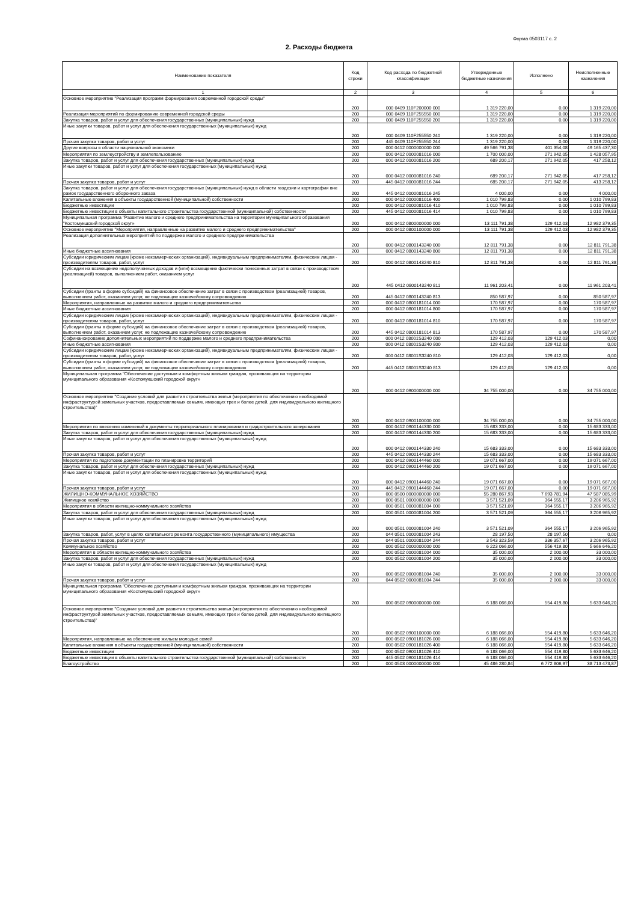Форма 0503117 с. 2
2. Расходы бюджета
| Наименование показателя | Код строки | Код расхода по бюджетной классификации | Утвержденные бюджетные назначения | Исполнено | Неисполненные назначения |
| --- | --- | --- | --- | --- | --- |
| 1 | 2 | 3 | 4 | 5 | 6 |
| Основное мероприятие "Реализация программ формирования современной городской среды" | 200 | 000 0409 110F200000 000 | 1 319 220,00 | 0,00 | 1 319 220,00 |
| Реализация мероприятий по формированию современной городской среды | 200 | 000 0409 110F255550 000 | 1 319 220,00 | 0,00 | 1 319 220,00 |
| Закупка товаров, работ и услуг для обеспечения государственных (муниципальных) нужд | 200 | 000 0409 110F255550 200 | 1 319 220,00 | 0,00 | 1 319 220,00 |
| Иные закупки товаров, работ и услуг для обеспечения государственных (муниципальных) нужд | 200 | 000 0409 110F255550 240 | 1 319 220,00 | 0,00 | 1 319 220,00 |
| Прочая закупка товаров, работ и услуг | 200 | 445 0409 110F255550 244 | 1 319 220,00 | 0,00 | 1 319 220,00 |
| Другие вопросы в области национальной экономики | 200 | 000 0412 0000000000 000 | 49 566 791,38 | 401 354,08 | 49 165 437,30 |
| Мероприятия по землеустройству и землепользованию | 200 | 000 0412 0000081016 000 | 1 700 000,00 | 271 942,05 | 1 428 057,95 |
| Закупка товаров, работ и услуг для обеспечения государственных (муниципальных) нужд | 200 | 000 0412 0000081016 200 | 689 200,17 | 271 942,05 | 417 258,12 |
| Иные закупки товаров, работ и услуг для обеспечения государственных (муниципальных) нужд | 200 | 000 0412 0000081016 240 | 689 200,17 | 271 942,05 | 417 258,12 |
| Прочая закупка товаров, работ и услуг | 200 | 445 0412 0000081016 244 | 685 200,17 | 271 942,05 | 413 258,12 |
| Закупка товаров, работ и услуг для обеспечения государственных (муниципальных) нужд в области геодезии и картографии вне рамок государственного оборонного заказа | 200 | 445 0412 0000081016 245 | 4 000,00 | 0,00 | 4 000,00 |
| Капитальные вложения в объекты государственной (муниципальной) собственности | 200 | 000 0412 0000081016 400 | 1 010 799,83 | 0,00 | 1 010 799,83 |
| Бюджетные инвестиции | 200 | 000 0412 0000081016 410 | 1 010 799,83 | 0,00 | 1 010 799,83 |
| Бюджетные инвестиции в объекты капитального строительства государственной (муниципальной) собственности | 200 | 445 0412 0000081016 414 | 1 010 799,83 | 0,00 | 1 010 799,83 |
| Муниципальная программа "Развитие малого и среднего предпринимательства на территории муниципального образования "Костомукшский городской округ» | 200 | 000 0412 0800000000 000 | 13 111 791,38 | 129 412,03 | 12 982 379,35 |
| Основное мероприятие "Мероприятия, направленные на развитие малого и среднего предпринимательства" | 200 | 000 0412 0800100000 000 | 13 111 791,38 | 129 412,03 | 12 982 379,35 |
| Реализация дополнительных мероприятий по поддержке малого и среднего предпринимательства | 200 | 000 0412 0800143240 000 | 12 811 791,38 | 0,00 | 12 811 791,38 |
| Иные бюджетные ассигнования | 200 | 000 0412 0800143240 800 | 12 811 791,38 | 0,00 | 12 811 791,38 |
| Субсидии юридическим лицам (кроме некоммерческих организаций), индивидуальным предпринимателям, физическим лицам - производителям товаров, работ, услуг | 200 | 000 0412 0800143240 810 | 12 811 791,38 | 0,00 | 12 811 791,38 |
| Субсидии на возмещение недополученных доходов и (или) возмещение фактически понесенных затрат в связи с производством (реализацией) товаров, выполнением работ, оказанием услуг | 200 | 445 0412 0800143240 811 | 11 961 203,41 | 0,00 | 11 961 203,41 |
| Субсидии (гранты в форме субсидий) на финансовое обеспечение затрат в связи с производством (реализацией) товаров, выполнением работ, оказанием услуг, не подлежащие казначейскому сопровождению | 200 | 445 0412 0800143240 813 | 850 587,97 | 0,00 | 850 587,97 |
| Мероприятия, направленные на развитие малого и среднего предпринимательства | 200 | 000 0412 0800181014 000 | 170 587,97 | 0,00 | 170 587,97 |
| Иные бюджетные ассигнования | 200 | 000 0412 0800181014 800 | 170 587,97 | 0,00 | 170 587,97 |
| Субсидии юридическим лицам (кроме некоммерческих организаций), индивидуальным предпринимателям, физическим лицам - производителям товаров, работ, услуг | 200 | 000 0412 0800181014 810 | 170 587,97 | 0,00 | 170 587,97 |
| Субсидии (гранты в форме субсидий) на финансовое обеспечение затрат в связи с производством (реализацией) товаров, выполнением работ, оказанием услуг, не подлежащие казначейскому сопровождению | 200 | 445 0412 0800181014 813 | 170 587,97 | 0,00 | 170 587,97 |
| Софинансирование дополнительных мероприятий по поддержке малого и среднего предпринимательства | 200 | 000 0412 08001S3240 000 | 129 412,03 | 129 412,03 | 0,00 |
| Иные бюджетные ассигнования | 200 | 000 0412 08001S3240 800 | 129 412,03 | 129 412,03 | 0,00 |
| Субсидии юридическим лицам (кроме некоммерческих организаций), индивидуальным предпринимателям, физическим лицам - производителям товаров, работ, услуг | 200 | 000 0412 08001S3240 810 | 129 412,03 | 129 412,03 | 0,00 |
| Субсидии (гранты в форме субсидий) на финансовое обеспечение затрат в связи с производством (реализацией) товаров, выполнением работ, оказанием услуг, не подлежащие казначейскому сопровождению | 200 | 445 0412 08001S3240 813 | 129 412,03 | 129 412,03 | 0,00 |
| Муниципальная программа "Обеспечение доступным и комфортным жильем граждан, проживающих на территории муниципального образования «Костомукшский городской округ» | 200 | 000 0412 0900000000 000 | 34 755 000,00 | 0,00 | 34 755 000,00 |
| Основное мероприятие "Создание условий для развития строительства жилья (мероприятия по обеспечению необходимой инфраструктурой земельных участков, предоставляемых семьям, имеющих трех и более детей, для индивидуального жилищного строительства)" | 200 | 000 0412 0900100000 000 | 34 755 000,00 | 0,00 | 34 755 000,00 |
| Мероприятия по внесению изменений в документы территориального планирования и градостроительного зонирования | 200 | 000 0412 0900144330 000 | 15 683 333,00 | 0,00 | 15 683 333,00 |
| Закупка товаров, работ и услуг для обеспечения государственных (муниципальных) нужд | 200 | 000 0412 0900144330 200 | 15 683 333,00 | 0,00 | 15 683 333,00 |
| Иные закупки товаров, работ и услуг для обеспечения государственных (муниципальных) нужд | 200 | 000 0412 0900144330 240 | 15 683 333,00 | 0,00 | 15 683 333,00 |
| Прочая закупка товаров, работ и услуг | 200 | 445 0412 0900144330 244 | 15 683 333,00 | 0,00 | 15 683 333,00 |
| Мероприятия по подготовке документации по планировке территорий | 200 | 000 0412 0900144460 000 | 19 071 667,00 | 0,00 | 19 071 667,00 |
| Закупка товаров, работ и услуг для обеспечения государственных (муниципальных) нужд | 200 | 000 0412 0900144460 200 | 19 071 667,00 | 0,00 | 19 071 667,00 |
| Иные закупки товаров, работ и услуг для обеспечения государственных (муниципальных) нужд | 200 | 000 0412 0900144460 240 | 19 071 667,00 | 0,00 | 19 071 667,00 |
| Прочая закупка товаров, работ и услуг | 200 | 445 0412 0900144460 244 | 19 071 667,00 | 0,00 | 19 071 667,00 |
| ЖИЛИЩНО-КОММУНАЛЬНОЕ ХОЗЯЙСТВО | 200 | 000 0500 0000000000 000 | 55 280 867,93 | 7 693 781,94 | 47 587 085,99 |
| Жилищное хозяйство | 200 | 000 0501 0000000000 000 | 3 571 521,09 | 364 555,17 | 3 206 965,92 |
| Мероприятия в области жилищно-коммунального хозяйства | 200 | 000 0501 0000081004 000 | 3 571 521,09 | 364 555,17 | 3 206 965,92 |
| Закупка товаров, работ и услуг для обеспечения государственных (муниципальных) нужд | 200 | 000 0501 0000081004 200 | 3 571 521,09 | 364 555,17 | 3 206 965,92 |
| Иные закупки товаров, работ и услуг для обеспечения государственных (муниципальных) нужд | 200 | 000 0501 0000081004 240 | 3 571 521,09 | 364 555,17 | 3 206 965,92 |
| Закупка товаров, работ, услуг в целях капитального ремонта государственного (муниципального) имущества | 200 | 044 0501 0000081004 243 | 28 197,50 | 28 197,50 | 0,00 |
| Прочая закупка товаров, работ и услуг | 200 | 044 0501 0000081004 244 | 3 543 323,59 | 336 357,67 | 3 206 965,92 |
| Коммунальное хозяйство | 200 | 000 0502 0000000000 000 | 6 223 066,00 | 556 419,80 | 5 666 646,20 |
| Мероприятия в области жилищно-коммунального хозяйства | 200 | 000 0502 0000081004 000 | 35 000,00 | 2 000,00 | 33 000,00 |
| Закупка товаров, работ и услуг для обеспечения государственных (муниципальных) нужд | 200 | 000 0502 0000081004 200 | 35 000,00 | 2 000,00 | 33 000,00 |
| Иные закупки товаров, работ и услуг для обеспечения государственных (муниципальных) нужд | 200 | 000 0502 0000081004 240 | 35 000,00 | 2 000,00 | 33 000,00 |
| Прочая закупка товаров, работ и услуг | 200 | 044 0502 0000081004 244 | 35 000,00 | 2 000,00 | 33 000,00 |
| Муниципальная программа "Обеспечение доступным и комфортным жильем граждан, проживающих на территории муниципального образования «Костомукшский городской округ» | 200 | 000 0502 0900000000 000 | 6 188 066,00 | 554 419,80 | 5 633 646,20 |
| Основное мероприятие "Создание условий для развития строительства жилья (мероприятия по обеспечению необходимой инфраструктурой земельных участков, предоставляемых семьям, имеющих трех и более детей, для индивидуального жилищного строительства)" | 200 | 000 0502 0900100000 000 | 6 188 066,00 | 554 419,80 | 5 633 646,20 |
| Мероприятия, направленные на обеспечение жильем молодых семей | 200 | 000 0502 0900181026 000 | 6 188 066,00 | 554 419,80 | 5 633 646,20 |
| Капитальные вложения в объекты государственной (муниципальной) собственности | 200 | 000 0502 0900181026 400 | 6 188 066,00 | 554 419,80 | 5 633 646,20 |
| Бюджетные инвестиции | 200 | 000 0502 0900181026 410 | 6 188 066,00 | 554 419,80 | 5 633 646,20 |
| Бюджетные инвестиции в объекты капитального строительства государственной (муниципальной) собственности | 200 | 445 0502 0900181026 414 | 6 188 066,00 | 554 419,80 | 5 633 646,20 |
| Благоустройство | 200 | 000 0503 0000000000 000 | 45 486 280,84 | 6 772 806,97 | 38 713 473,87 |